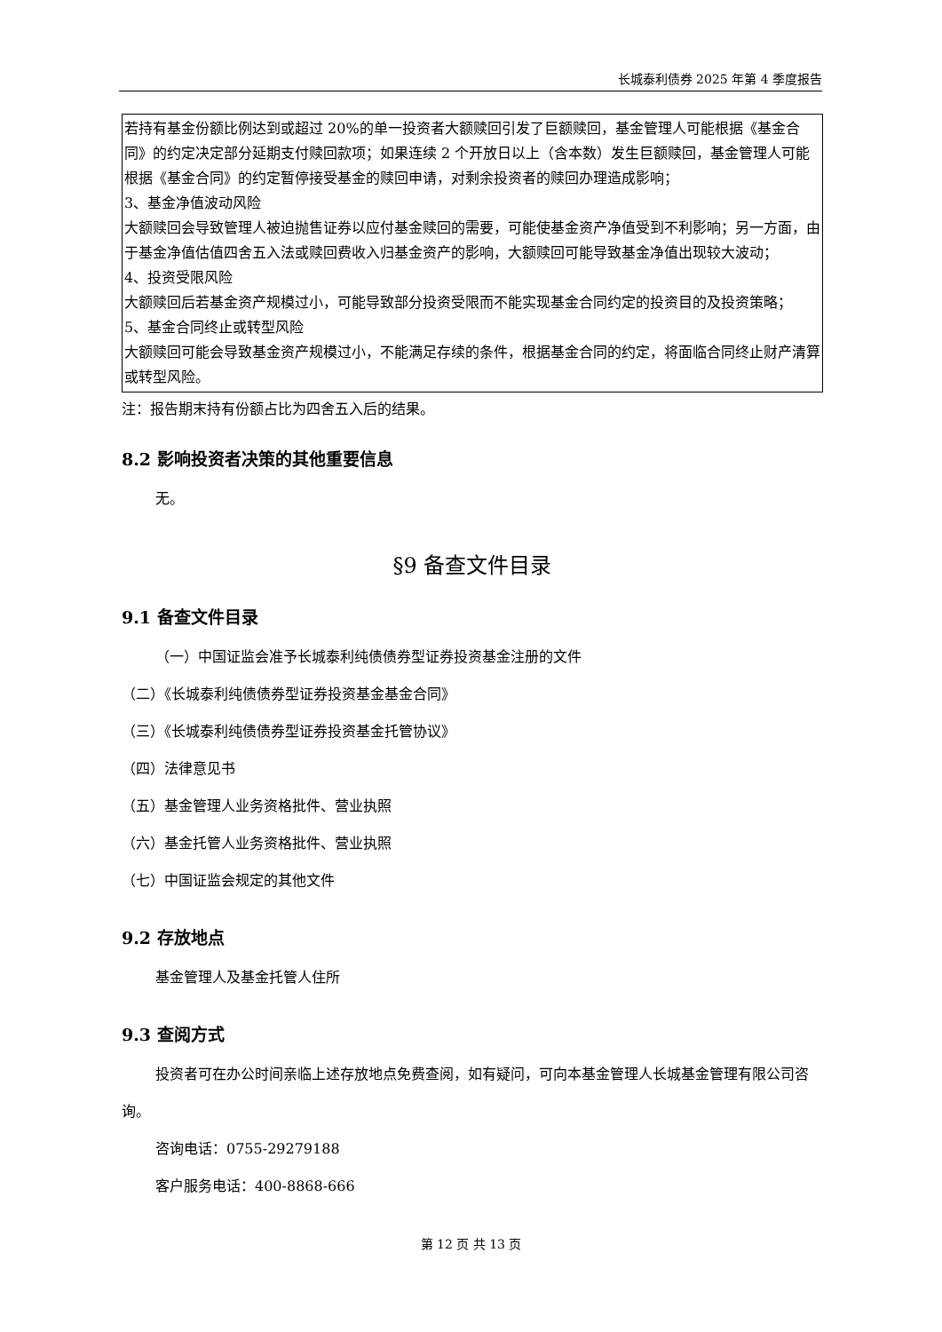长城泰利债券 2025 年第 4 季度报告
| 若持有基金份额比例达到或超过 20%的单一投资者大额赎回引发了巨额赎回，基金管理人可能根据《基金合同》的约定决定部分延期支付赎回款项；如果连续 2 个开放日以上（含本数）发生巨额赎回，基金管理人可能根据《基金合同》的约定暂停接受基金的赎回申请，对剩余投资者的赎回办理造成影响； 3、基金净值波动风险 大额赎回会导致管理人被迫抛售证券以应付基金赎回的需要，可能使基金资产净值受到不利影响；另一方面，由于基金净值估值四舍五入法或赎回费收入归基金资产的影响，大额赎回可能导致基金净值出现较大波动； 4、投资受限风险 大额赎回后若基金资产规模过小，可能导致部分投资受限而不能实现基金合同约定的投资目的及投资策略； 5、基金合同终止或转型风险 大额赎回可能会导致基金资产规模过小，不能满足存续的条件，根据基金合同的约定，将面临合同终止财产清算或转型风险。 |
注：报告期末持有份额占比为四舍五入后的结果。
8.2 影响投资者决策的其他重要信息
无。
§9 备查文件目录
9.1 备查文件目录
（一）中国证监会准予长城泰利纯债债券型证券投资基金注册的文件
（二）《长城泰利纯债债券型证券投资基金基金合同》
（三）《长城泰利纯债债券型证券投资基金托管协议》
（四）法律意见书
（五）基金管理人业务资格批件、营业执照
（六）基金托管人业务资格批件、营业执照
（七）中国证监会规定的其他文件
9.2 存放地点
基金管理人及基金托管人住所
9.3 查阅方式
投资者可在办公时间亲临上述存放地点免费查阅，如有疑问，可向本基金管理人长城基金管理有限公司咨询。
咨询电话：0755-29279188
客户服务电话：400-8868-666
第 12 页 共 13 页